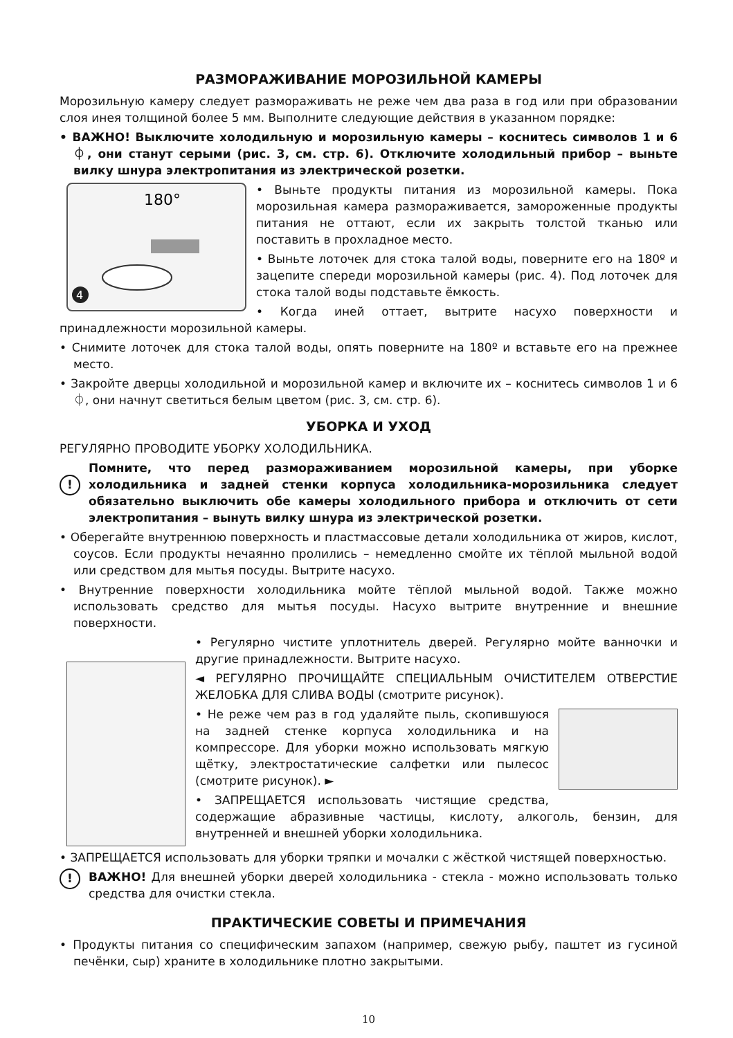РАЗМОРАЖИВАНИЕ МОРОЗИЛЬНОЙ КАМЕРЫ
Морозильную камеру следует размораживать не реже чем два раза в год или при образовании слоя инея толщиной более 5 мм. Выполните следующие действия в указанном порядке:
• ВАЖНО! Выключите холодильную и морозильную камеры – коснитесь символов 1 и 6 ⏀, они станут серыми (рис. 3, см. стр. 6). Отключите холодильный прибор – выньте вилку шнура электропитания из электрической розетки.
180°
4
• Выньте продукты питания из морозильной камеры. Пока морозильная камера размораживается, замороженные продукты питания не оттают, если их закрыть толстой тканью или поставить в прохладное место.
• Выньте лоточек для стока талой воды, поверните его на 180º и зацепите спереди морозильной камеры (рис. 4). Под лоточек для стока талой воды подставьте ёмкость.
• Когда иней оттает, вытрите насухо поверхности и принадлежности морозильной камеры.
• Снимите лоточек для стока талой воды, опять поверните на 180º и вставьте его на прежнее место.
• Закройте дверцы холодильной и морозильной камер и включите их – коснитесь символов 1 и 6 ⏀, они начнут светиться белым цветом (рис. 3, см. стр. 6).
УБОРКА И УХОД
РЕГУЛЯРНО ПРОВОДИТЕ УБОРКУ ХОЛОДИЛЬНИКА.
!
Помните, что перед размораживанием морозильной камеры, при уборке холодильника и задней стенки корпуса холодильника-морозильника следует обязательно выключить обе камеры холодильного прибора и отключить от сети электропитания – вынуть вилку шнура из электрической розетки.
• Оберегайте внутреннюю поверхность и пластмассовые детали холодильника от жиров, кислот, соусов. Если продукты нечаянно пролились – немедленно смойте их тёплой мыльной водой или средством для мытья посуды. Вытрите насухо.
• Внутренние поверхности холодильника мойте тёплой мыльной водой. Также можно использовать средство для мытья посуды. Насухо вытрите внутренние и внешние поверхности.
• Регулярно чистите уплотнитель дверей. Регулярно мойте ванночки и другие принадлежности. Вытрите насухо.
◄ РЕГУЛЯРНО ПРОЧИЩАЙТЕ СПЕЦИАЛЬНЫМ ОЧИСТИТЕЛЕМ ОТВЕРСТИЕ ЖЕЛОБКА ДЛЯ СЛИВА ВОДЫ (смотрите рисунок).
• Не реже чем раз в год удаляйте пыль, скопившуюся на задней стенке корпуса холодильника и на компрессоре. Для уборки можно использовать мягкую щётку, электростатические салфетки или пылесос (смотрите рисунок). ►
• ЗАПРЕЩАЕТСЯ использовать чистящие средства, содержащие абразивные частицы, кислоту, алкоголь, бензин, для внутренней и внешней уборки холодильника.
• ЗАПРЕЩАЕТСЯ использовать для уборки тряпки и мочалки с жёсткой чистящей поверхностью.
!
ВАЖНО! Для внешней уборки дверей холодильника - стекла - можно использовать только средства для очистки стекла.
ПРАКТИЧЕСКИЕ СОВЕТЫ И ПРИМЕЧАНИЯ
• Продукты питания со специфическим запахом (например, свежую рыбу, паштет из гусиной печёнки, сыр) храните в холодильнике плотно закрытыми.
10